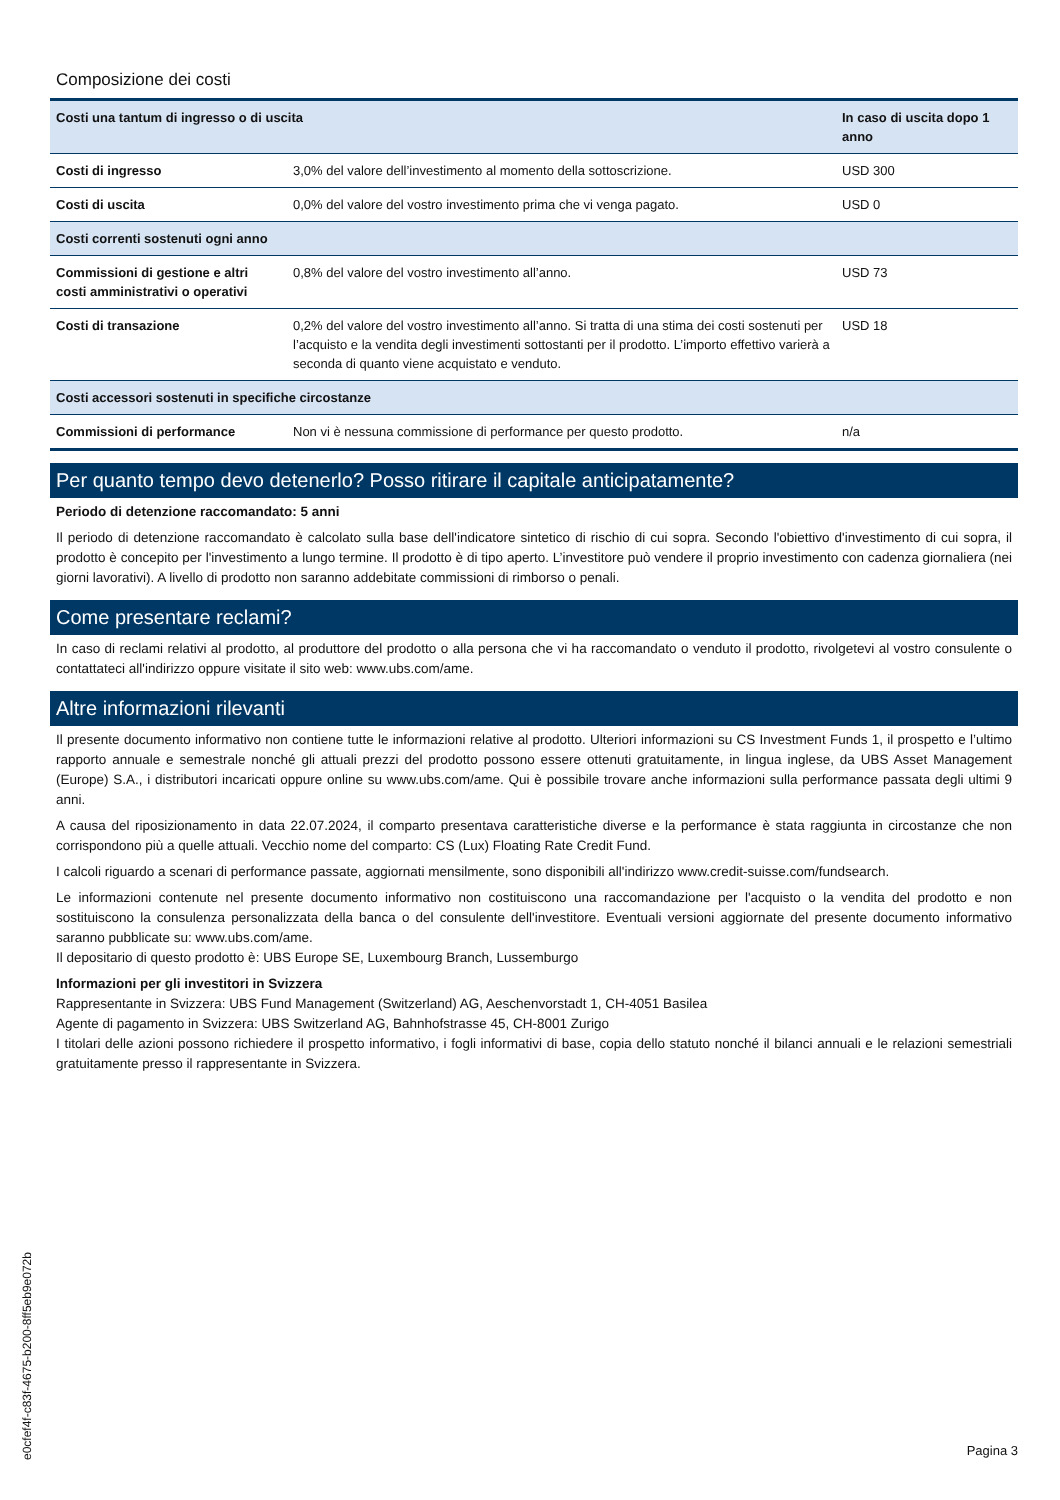Composizione dei costi
| Costi una tantum di ingresso o di uscita | | In caso di uscita dopo 1 anno |
| --- | --- | --- |
| Costi di ingresso | 3,0% del valore dell’investimento al momento della sottoscrizione. | USD 300 |
| Costi di uscita | 0,0% del valore del vostro investimento prima che vi venga pagato. | USD 0 |
| Costi correnti sostenuti ogni anno | | |
| Commissioni di gestione e altri costi amministrativi o operativi | 0,8% del valore del vostro investimento all’anno. | USD 73 |
| Costi di transazione | 0,2% del valore del vostro investimento all’anno. Si tratta di una stima dei costi sostenuti per l’acquisto e la vendita degli investimenti sottostanti per il prodotto. L’importo effettivo varierà a seconda di quanto viene acquistato e venduto. | USD 18 |
| Costi accessori sostenuti in specifiche circostanze | | |
| Commissioni di performance | Non vi è nessuna commissione di performance per questo prodotto. | n/a |
Per quanto tempo devo detenerlo? Posso ritirare il capitale anticipatamente?
Periodo di detenzione raccomandato: 5 anni
Il periodo di detenzione raccomandato è calcolato sulla base dell'indicatore sintetico di rischio di cui sopra. Secondo l'obiettivo d'investimento di cui sopra, il prodotto è concepito per l'investimento a lungo termine. Il prodotto è di tipo aperto. L’investitore può vendere il proprio investimento con cadenza giornaliera (nei giorni lavorativi). A livello di prodotto non saranno addebitate commissioni di rimborso o penali.
Come presentare reclami?
In caso di reclami relativi al prodotto, al produttore del prodotto o alla persona che vi ha raccomandato o venduto il prodotto, rivolgetevi al vostro consulente o contattateci all'indirizzo oppure visitate il sito web: www.ubs.com/ame.
Altre informazioni rilevanti
Il presente documento informativo non contiene tutte le informazioni relative al prodotto. Ulteriori informazioni su CS Investment Funds 1, il prospetto e l’ultimo rapporto annuale e semestrale nonché gli attuali prezzi del prodotto possono essere ottenuti gratuitamente, in lingua inglese, da UBS Asset Management (Europe) S.A., i distributori incaricati oppure online su www.ubs.com/ame. Qui è possibile trovare anche informazioni sulla performance passata degli ultimi 9 anni.
A causa del riposizionamento in data 22.07.2024, il comparto presentava caratteristiche diverse e la performance è stata raggiunta in circostanze che non corrispondono più a quelle attuali. Vecchio nome del comparto: CS (Lux) Floating Rate Credit Fund.
I calcoli riguardo a scenari di performance passate, aggiornati mensilmente, sono disponibili all'indirizzo www.credit-suisse.com/fundsearch.
Le informazioni contenute nel presente documento informativo non costituiscono una raccomandazione per l'acquisto o la vendita del prodotto e non sostituiscono la consulenza personalizzata della banca o del consulente dell'investitore. Eventuali versioni aggiornate del presente documento informativo saranno pubblicate su: www.ubs.com/ame.
Il depositario di questo prodotto è: UBS Europe SE, Luxembourg Branch, Lussemburgo
Informazioni per gli investitori in Svizzera
Rappresentante in Svizzera: UBS Fund Management (Switzerland) AG, Aeschenvorstadt 1, CH-4051 Basilea
Agente di pagamento in Svizzera: UBS Switzerland AG, Bahnhofstrasse 45, CH-8001 Zurigo
I titolari delle azioni possono richiedere il prospetto informativo, i fogli informativi di base, copia dello statuto nonché il bilanci annuali e le relazioni semestriali gratuitamente presso il rappresentante in Svizzera.
e0cfef4f-c83f-4675-b200-8ff5eb9e072b
Pagina 3